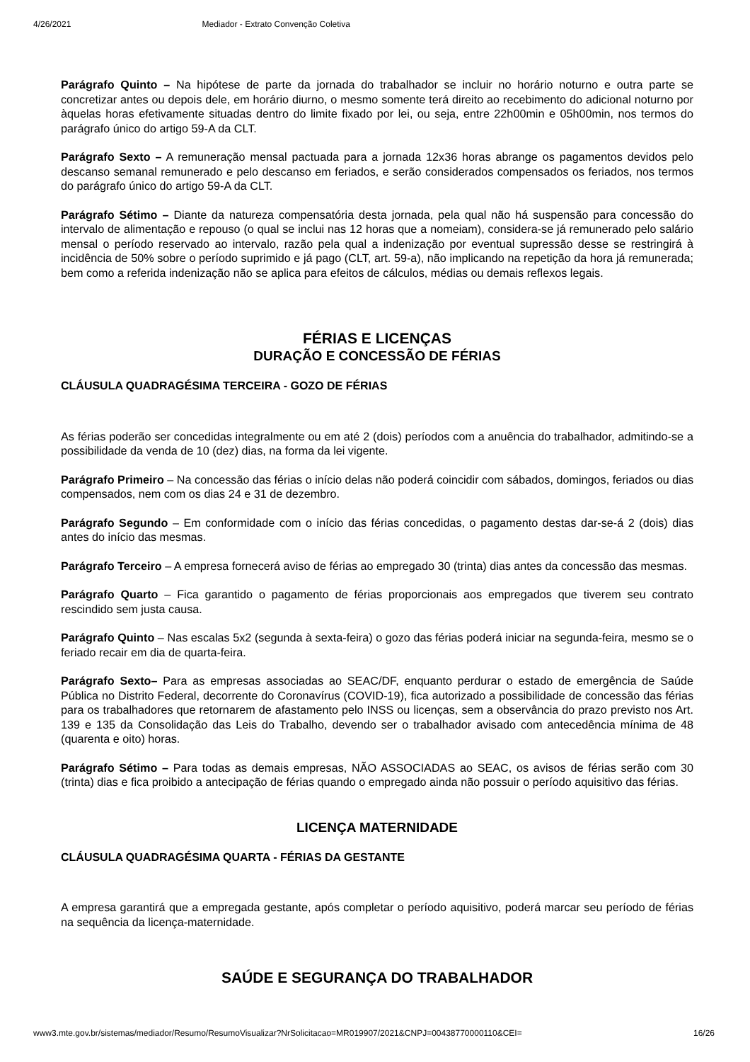4/26/2021 Mediador - Extrato Convenção Coletiva
Parágrafo Quinto – Na hipótese de parte da jornada do trabalhador se incluir no horário noturno e outra parte se concretizar antes ou depois dele, em horário diurno, o mesmo somente terá direito ao recebimento do adicional noturno por àquelas horas efetivamente situadas dentro do limite fixado por lei, ou seja, entre 22h00min e 05h00min, nos termos do parágrafo único do artigo 59-A da CLT.
Parágrafo Sexto – A remuneração mensal pactuada para a jornada 12x36 horas abrange os pagamentos devidos pelo descanso semanal remunerado e pelo descanso em feriados, e serão considerados compensados os feriados, nos termos do parágrafo único do artigo 59-A da CLT.
Parágrafo Sétimo – Diante da natureza compensatória desta jornada, pela qual não há suspensão para concessão do intervalo de alimentação e repouso (o qual se inclui nas 12 horas que a nomeiam), considera-se já remunerado pelo salário mensal o período reservado ao intervalo, razão pela qual a indenização por eventual supressão desse se restringirá à incidência de 50% sobre o período suprimido e já pago (CLT, art. 59-a), não implicando na repetição da hora já remunerada; bem como a referida indenização não se aplica para efeitos de cálculos, médias ou demais reflexos legais.
FÉRIAS E LICENÇAS
DURAÇÃO E CONCESSÃO DE FÉRIAS
CLÁUSULA QUADRAGÉSIMA TERCEIRA - GOZO DE FÉRIAS
As férias poderão ser concedidas integralmente ou em até 2 (dois) períodos com a anuência do trabalhador, admitindo-se a possibilidade da venda de 10 (dez) dias, na forma da lei vigente.
Parágrafo Primeiro – Na concessão das férias o início delas não poderá coincidir com sábados, domingos, feriados ou dias compensados, nem com os dias 24 e 31 de dezembro.
Parágrafo Segundo – Em conformidade com o início das férias concedidas, o pagamento destas dar-se-á 2 (dois) dias antes do início das mesmas.
Parágrafo Terceiro – A empresa fornecerá aviso de férias ao empregado 30 (trinta) dias antes da concessão das mesmas.
Parágrafo Quarto – Fica garantido o pagamento de férias proporcionais aos empregados que tiverem seu contrato rescindido sem justa causa.
Parágrafo Quinto – Nas escalas 5x2 (segunda à sexta-feira) o gozo das férias poderá iniciar na segunda-feira, mesmo se o feriado recair em dia de quarta-feira.
Parágrafo Sexto– Para as empresas associadas ao SEAC/DF, enquanto perdurar o estado de emergência de Saúde Pública no Distrito Federal, decorrente do Coronavírus (COVID-19), fica autorizado a possibilidade de concessão das férias para os trabalhadores que retornarem de afastamento pelo INSS ou licenças, sem a observância do prazo previsto nos Art. 139 e 135 da Consolidação das Leis do Trabalho, devendo ser o trabalhador avisado com antecedência mínima de 48 (quarenta e oito) horas.
Parágrafo Sétimo – Para todas as demais empresas, NÃO ASSOCIADAS ao SEAC, os avisos de férias serão com 30 (trinta) dias e fica proibido a antecipação de férias quando o empregado ainda não possuir o período aquisitivo das férias.
LICENÇA MATERNIDADE
CLÁUSULA QUADRAGÉSIMA QUARTA - FÉRIAS DA GESTANTE
A empresa garantirá que a empregada gestante, após completar o período aquisitivo, poderá marcar seu período de férias na sequência da licença-maternidade.
SAÚDE E SEGURANÇA DO TRABALHADOR
www3.mte.gov.br/sistemas/mediador/Resumo/ResumoVisualizar?NrSolicitacao=MR019907/2021&CNPJ=00438770000110&CEI= 16/26